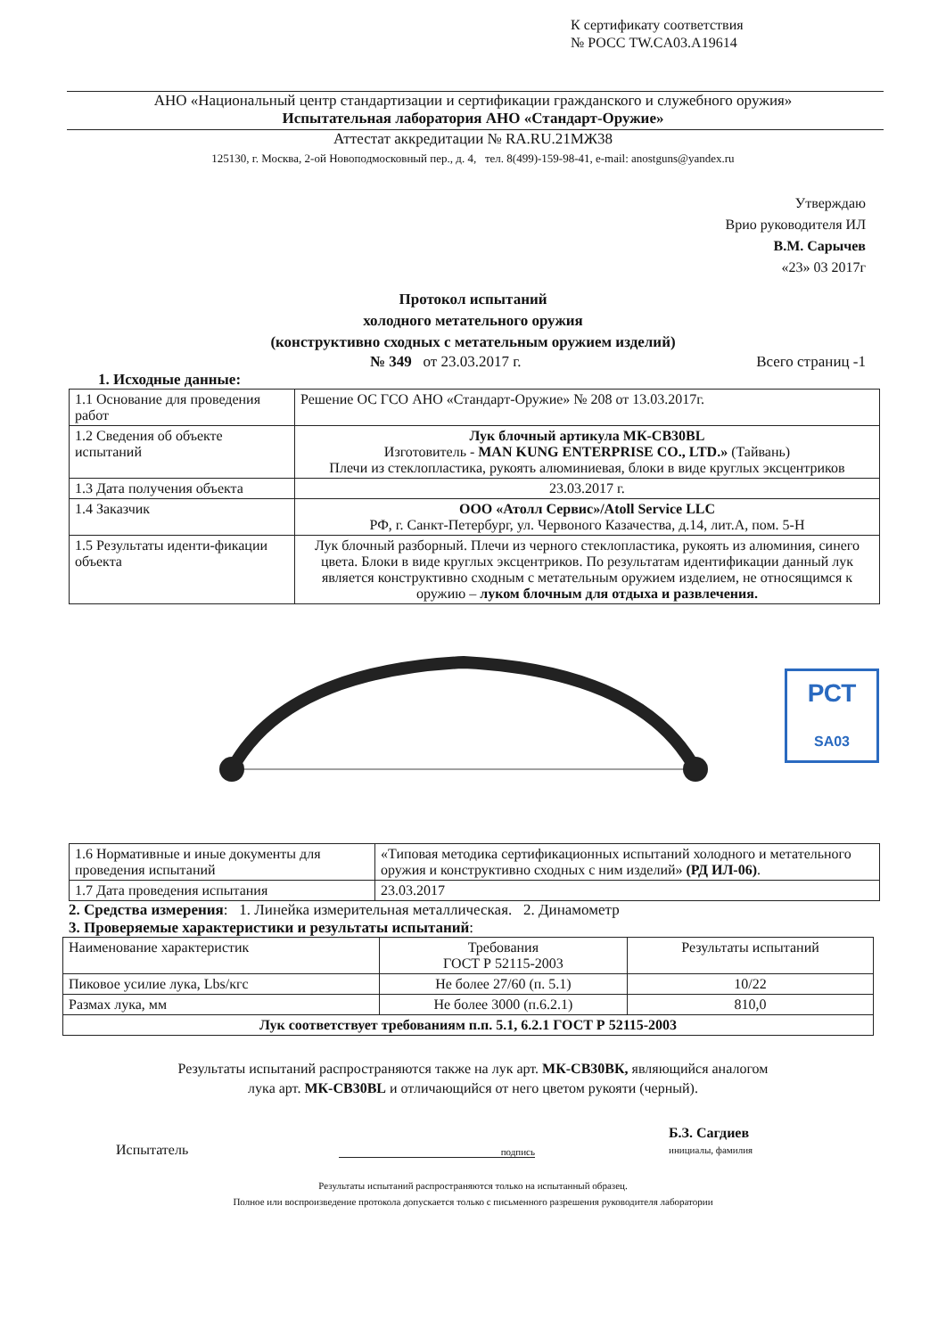К сертификату соответствия
№ РОСС TW.CA03.A19614
АНО «Национальный центр стандартизации и сертификации гражданского и служебного оружия»
Испытательная лаборатория АНО «Стандарт-Оружие»
Аттестат аккредитации № RA.RU.21МЖ38
125130, г. Москва, 2-ой Новоподмосковный пер., д. 4, тел. 8(499)-159-98-41, e-mail: anostguns@yandex.ru
Утверждаю
Врио руководителя ИЛ
В.М. Сарычев
«23» 03 2017г
Протокол испытаний
холодного метательного оружия
(конструктивно сходных с метательным оружием изделий)
№ 349 от 23.03.2017 г. Всего страниц -1
1. Исходные данные:
| 1.1 Основание для проведения работ | Решение ОС ГСО АНО «Стандарт-Оружие» № 208 от 13.03.2017г. |
| 1.2 Сведения об объекте испытаний | Лук блочный артикула МК-СВ30BL Изготовитель - MAN KUNG ENTERPRISE CO., LTD.» (Тайвань) Плечи из стеклопластика, рукоять алюминиевая, блоки в виде круглых эксцентриков |
| 1.3 Дата получения объекта | 23.03.2017 г. |
| 1.4 Заказчик | ООО «Атолл Сервис»/Atoll Service LLC РФ, г. Санкт-Петербург, ул. Червоного Казачества, д.14, лит.А, пом. 5-Н |
| 1.5 Результаты иденти-фикации объекта | Лук блочный разборный. Плечи из черного стеклопластика, рукоять из алюминия, синего цвета. Блоки в виде круглых эксцентриков. По результатам идентификации данный лук является конструктивно сходным с метательным оружием изделием, не относящимся к оружию – луком блочным для отдыха и развлечения. |
РСТ
SA03
| 1.6 Нормативные и иные документы для проведения испытаний | «Типовая методика сертификационных испытаний холодного и метательного оружия и конструктивно сходных с ним изделий» (РД ИЛ-06) . |
| 1.7 Дата проведения испытания | 23.03.2017 |
2. Средства измерения: 1. Линейка измерительная металлическая. 2. Динамометр
3. Проверяемые характеристики и результаты испытаний:
| Наименование характеристик | Требования ГОСТ Р 52115-2003 | Результаты испытаний |
| --- | --- | --- |
| Пиковое усилие лука, Lbs/кгс | Не более 27/60 (п. 5.1) | 10/22 |
| Размах лука, мм | Не более 3000 (п.6.2.1) | 810,0 |
| Лук соответствует требованиям п.п. 5.1, 6.2.1 ГОСТ Р 52115-2003 | | |
Результаты испытаний распространяются также на лук арт. МК-СВ30ВК, являющийся аналогом
лука арт. МК-СВ30BL и отличающийся от него цветом рукояти (черный).
Испытатель подпись Б.З. Сагдиев
инициалы, фамилия
Результаты испытаний распространяются только на испытанный образец.
Полное или воспроизведение протокола допускается только с письменного разрешения руководителя лаборатории